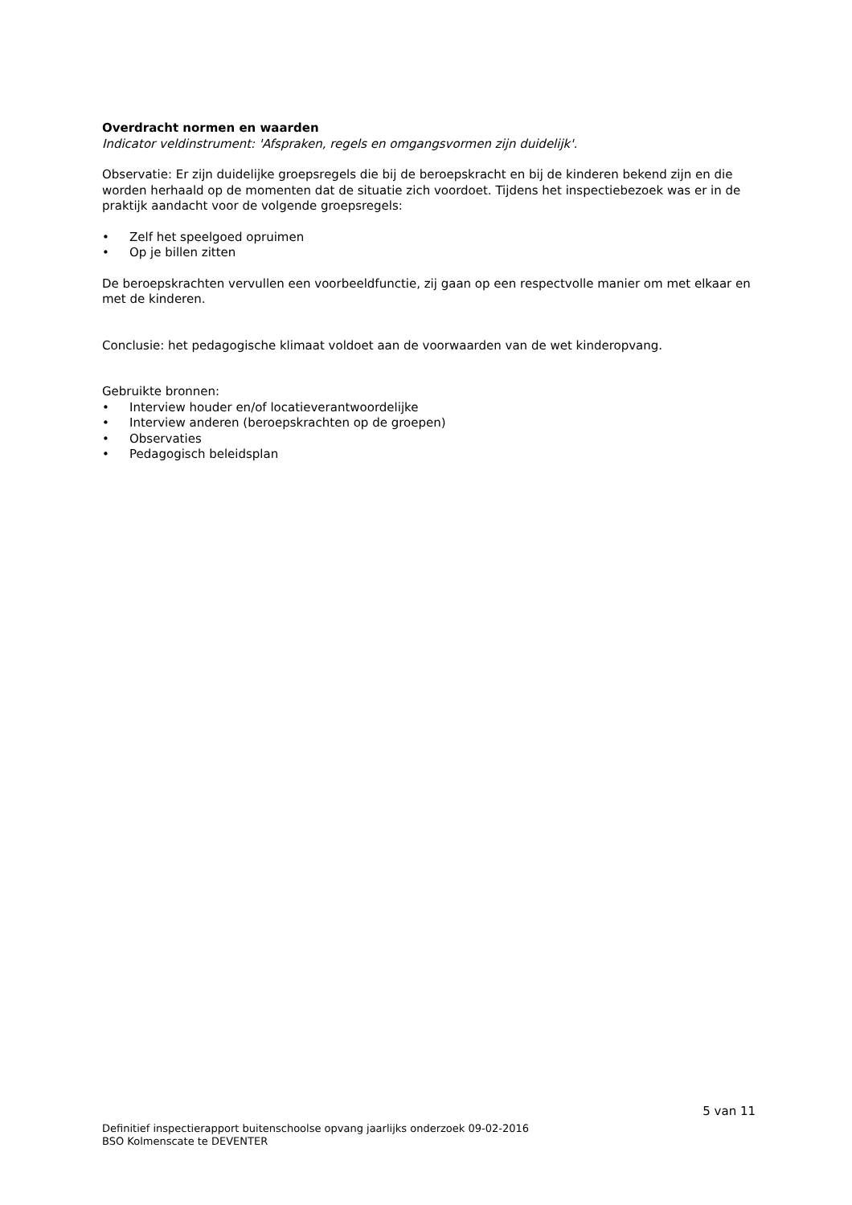Overdracht normen en waarden
Indicator veldinstrument: 'Afspraken, regels en omgangsvormen zijn duidelijk'.
Observatie: Er zijn duidelijke groepsregels die bij de beroepskracht en bij de kinderen bekend zijn en die worden herhaald op de momenten dat de situatie zich voordoet. Tijdens het inspectiebezoek was er in de praktijk aandacht voor de volgende groepsregels:
• Zelf het speelgoed opruimen
• Op je billen zitten
De beroepskrachten vervullen een voorbeeldfunctie, zij gaan op een respectvolle manier om met elkaar en met de kinderen.
Conclusie: het pedagogische klimaat voldoet aan de voorwaarden van de wet kinderopvang.
Gebruikte bronnen:
• Interview houder en/of locatieverantwoordelijke
• Interview anderen (beroepskrachten op de groepen)
• Observaties
• Pedagogisch beleidsplan
5 van 11
Definitief inspectierapport buitenschoolse opvang jaarlijks onderzoek 09-02-2016
BSO Kolmenscate te DEVENTER